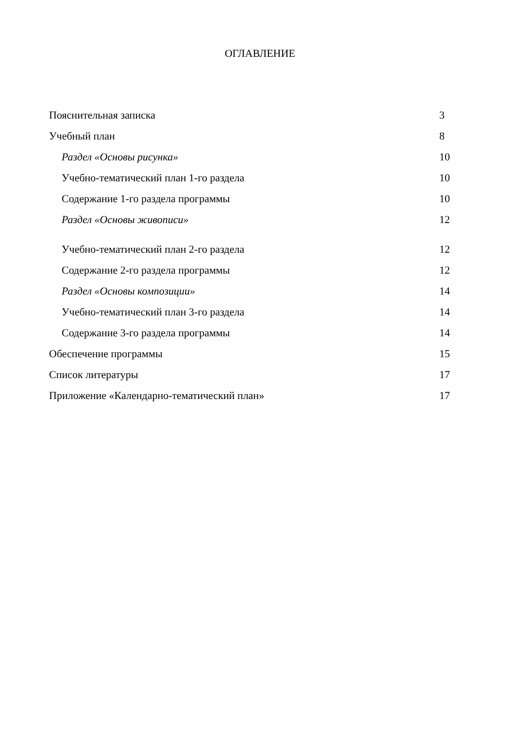ОГЛАВЛЕНИЕ
Пояснительная записка 3
Учебный план 8
Раздел «Основы рисунка» 10
Учебно-тематический план 1-го раздела 10
Содержание 1-го раздела программы 10
Раздел «Основы живописи» 12
Учебно-тематический план 2-го раздела 12
Содержание 2-го раздела программы 12
Раздел «Основы композиции» 14
Учебно-тематический план 3-го раздела 14
Содержание 3-го раздела программы 14
Обеспечение программы 15
Список литературы 17
Приложение «Календарно-тематический план» 17